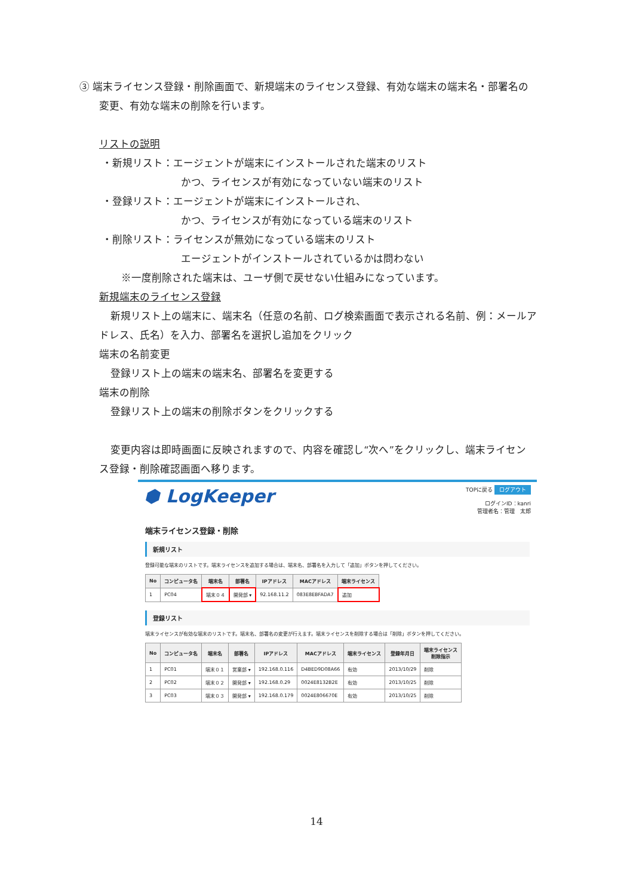③ 端末ライセンス登録・削除画面で、新規端末のライセンス登録、有効な端末の端末名・部署名の
変更、有効な端末の削除を行います。
リストの説明
・新規リスト：エージェントが端末にインストールされた端末のリスト
かつ、ライセンスが有効になっていない端末のリスト
・登録リスト：エージェントが端末にインストールされ、
かつ、ライセンスが有効になっている端末のリスト
・削除リスト：ライセンスが無効になっている端末のリスト
エージェントがインストールされているかは問わない
※一度削除された端末は、ユーザ側で戻せない仕組みになっています。
新規端末のライセンス登録
新規リスト上の端末に、端末名（任意の名前、ログ検索画面で表示される名前、例：メールア
ドレス、氏名）を入力、部署名を選択し追加をクリック
端末の名前変更
登録リスト上の端末の端末名、部署名を変更する
端末の削除
登録リスト上の端末の削除ボタンをクリックする
変更内容は即時画面に反映されますので、内容を確認し“次へ”をクリックし、端末ライセン
ス登録・削除確認画面へ移ります。
⬢ LogKeeper
TOPに戻る ログアウト
ログインID：kanri
管理者名：管理　太郎
端末ライセンス登録・削除
新規リスト
登録可能な端末のリストです。端末ライセンスを追加する場合は、端末名、部署名を入力して「追加」ボタンを押してください。
| No | コンピュータ名 | 端末名 | 部署名 | IPアドレス | MACアドレス | 端末ライセンス |
| --- | --- | --- | --- | --- | --- | --- |
| 1 | PC04 | 端末０４ | 開発部 ▾ | 92.168.11.2 | 083E8EBFADA7 | 追加 |
登録リスト
端末ライセンスが有効な端末のリストです。端末名、部署名の変更が行えます。端末ライセンスを削除する場合は「削除」ボタンを押してください。
| No | コンピュータ名 | 端末名 | 部署名 | IPアドレス | MACアドレス | 端末ライセンス | 登録年月日 | 端末ライセンス 削除指示 |
| --- | --- | --- | --- | --- | --- | --- | --- | --- |
| 1 | PC01 | 端末０１ | 営業部 ▾ | 192.168.0.116 | D4BED9D08A66 | 有効 | 2013/10/29 | 削除 |
| 2 | PC02 | 端末０２ | 開発部 ▾ | 192.168.0.29 | 0024E8132B2E | 有効 | 2013/10/25 | 削除 |
| 3 | PC03 | 端末０３ | 開発部 ▾ | 192.168.0.179 | 0024E806670E | 有効 | 2013/10/25 | 削除 |
14